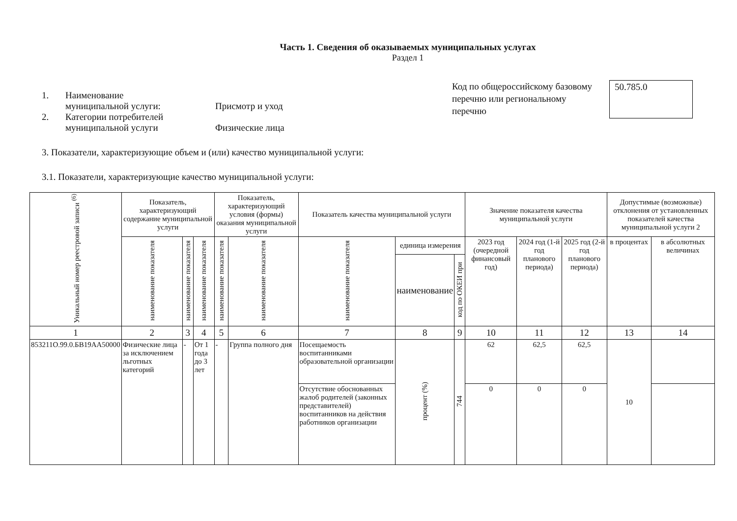Часть 1. Сведения об оказываемых муниципальных услугах
Раздел 1
1. Наименование
муниципальной услуги:
Присмотр и уход
2. Категории потребителей
муниципальной услуги
Физические лица
Код по общероссийскому базовому перечню или региональному перечню
50.785.0
3. Показатели, характеризующие объем и (или) качество муниципальной услуги:
3.1. Показатели, характеризующие качество муниципальной услуги:
| Уникальный номер реестровой записи <sup>(6)</sup> | Показатель, характеризующий содержание муниципальной услуги | | | Показатель, характеризующий условия (формы) оказания муниципальной услуги | | Показатель качества муниципальной услуги | | | Значение показателя качества муниципальной услуги | | | Допустимые (возможные) отклонения от установленных показателей качества муниципальной услуги 2 | |
| --- | --- | --- | --- | --- | --- | --- | --- | --- | --- | --- | --- | --- | --- |
| | наименование показателя | наименование показателя | наименование показателя | наименование показателя | наименование показателя | наименование показателя | единица измерения | | 2023 год (очередной финансовый год) | 2024 год (1-й год планового периода) | 2025 год (2-й год планового периода) | в процентах | в абсолютных величинах |
| | | | | | | | наименование | код по ОКЕИ при | | | | | |
| 1 | 2 | 3 | 4 | 5 | 6 | 7 | 8 | 9 | 10 | 11 | 12 | 13 | 14 |
| 853211О.99.0.БВ19АА50000 | Физические лица за исключением льготных категорий | - | От 1 года до 3 лет | - | Группа полного дня | Посещаемость воспитанниками образовательной организации | процент (%) | 744 | 62 | 62,5 | 62,5 | 10 | |
| | | | | | | Отсутствие обоснованных жалоб родителей (законных представителей) воспитанников на действия работников организации | | | 0 | 0 | 0 | | |